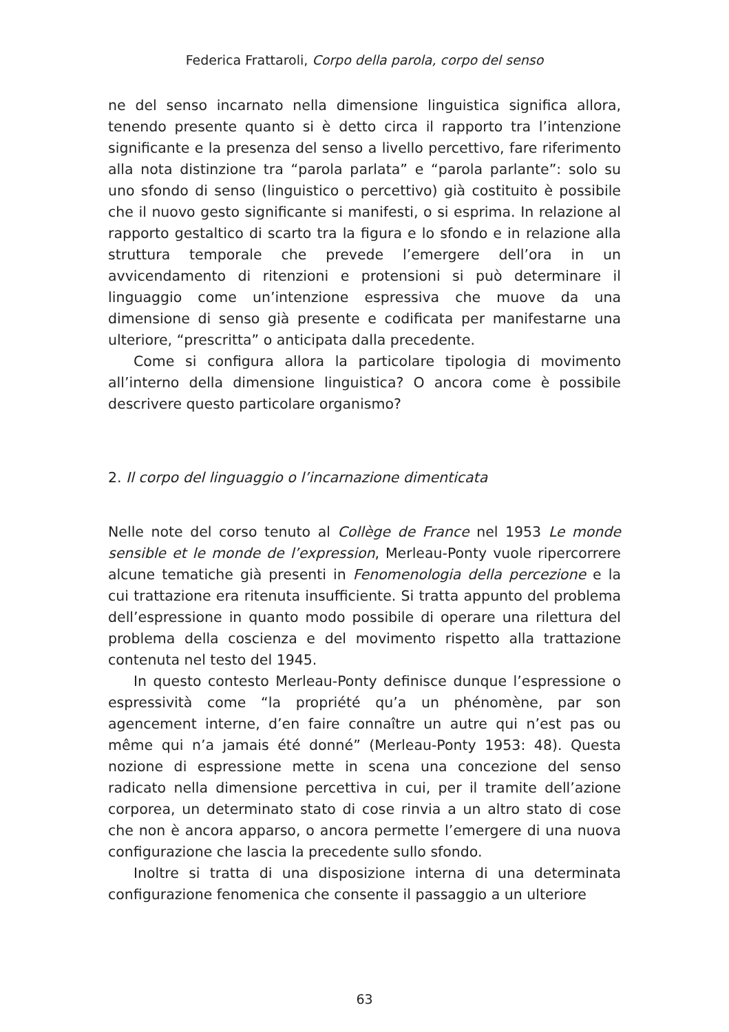Federica Frattaroli, Corpo della parola, corpo del senso
ne del senso incarnato nella dimensione linguistica significa allora, tenendo presente quanto si è detto circa il rapporto tra l’intenzione significante e la presenza del senso a livello percettivo, fare riferimento alla nota distinzione tra “parola parlata” e “parola parlante”: solo su uno sfondo di senso (linguistico o percettivo) già costituito è possibile che il nuovo gesto significante si manifesti, o si esprima. In relazione al rapporto gestaltico di scarto tra la figura e lo sfondo e in relazione alla struttura temporale che prevede l’emergere dell’ora in un avvicendamento di ritenzioni e protensioni si può determinare il linguaggio come un’intenzione espressiva che muove da una dimensione di senso già presente e codificata per manifestarne una ulteriore, “prescritta” o anticipata dalla precedente.
Come si configura allora la particolare tipologia di movimento all’interno della dimensione linguistica? O ancora come è possibile descrivere questo particolare organismo?
2. Il corpo del linguaggio o l’incarnazione dimenticata
Nelle note del corso tenuto al Collège de France nel 1953 Le monde sensible et le monde de l’expression, Merleau-Ponty vuole ripercorrere alcune tematiche già presenti in Fenomenologia della percezione e la cui trattazione era ritenuta insufficiente. Si tratta appunto del problema dell’espressione in quanto modo possibile di operare una rilettura del problema della coscienza e del movimento rispetto alla trattazione contenuta nel testo del 1945.
In questo contesto Merleau-Ponty definisce dunque l’espressione o espressività come “la propriété qu’a un phénomène, par son agencement interne, d’en faire connaître un autre qui n’est pas ou même qui n’a jamais été donné” (Merleau-Ponty 1953: 48). Questa nozione di espressione mette in scena una concezione del senso radicato nella dimensione percettiva in cui, per il tramite dell’azione corporea, un determinato stato di cose rinvia a un altro stato di cose che non è ancora apparso, o ancora permette l’emergere di una nuova configurazione che lascia la precedente sullo sfondo.
Inoltre si tratta di una disposizione interna di una determinata configurazione fenomenica che consente il passaggio a un ulteriore
63